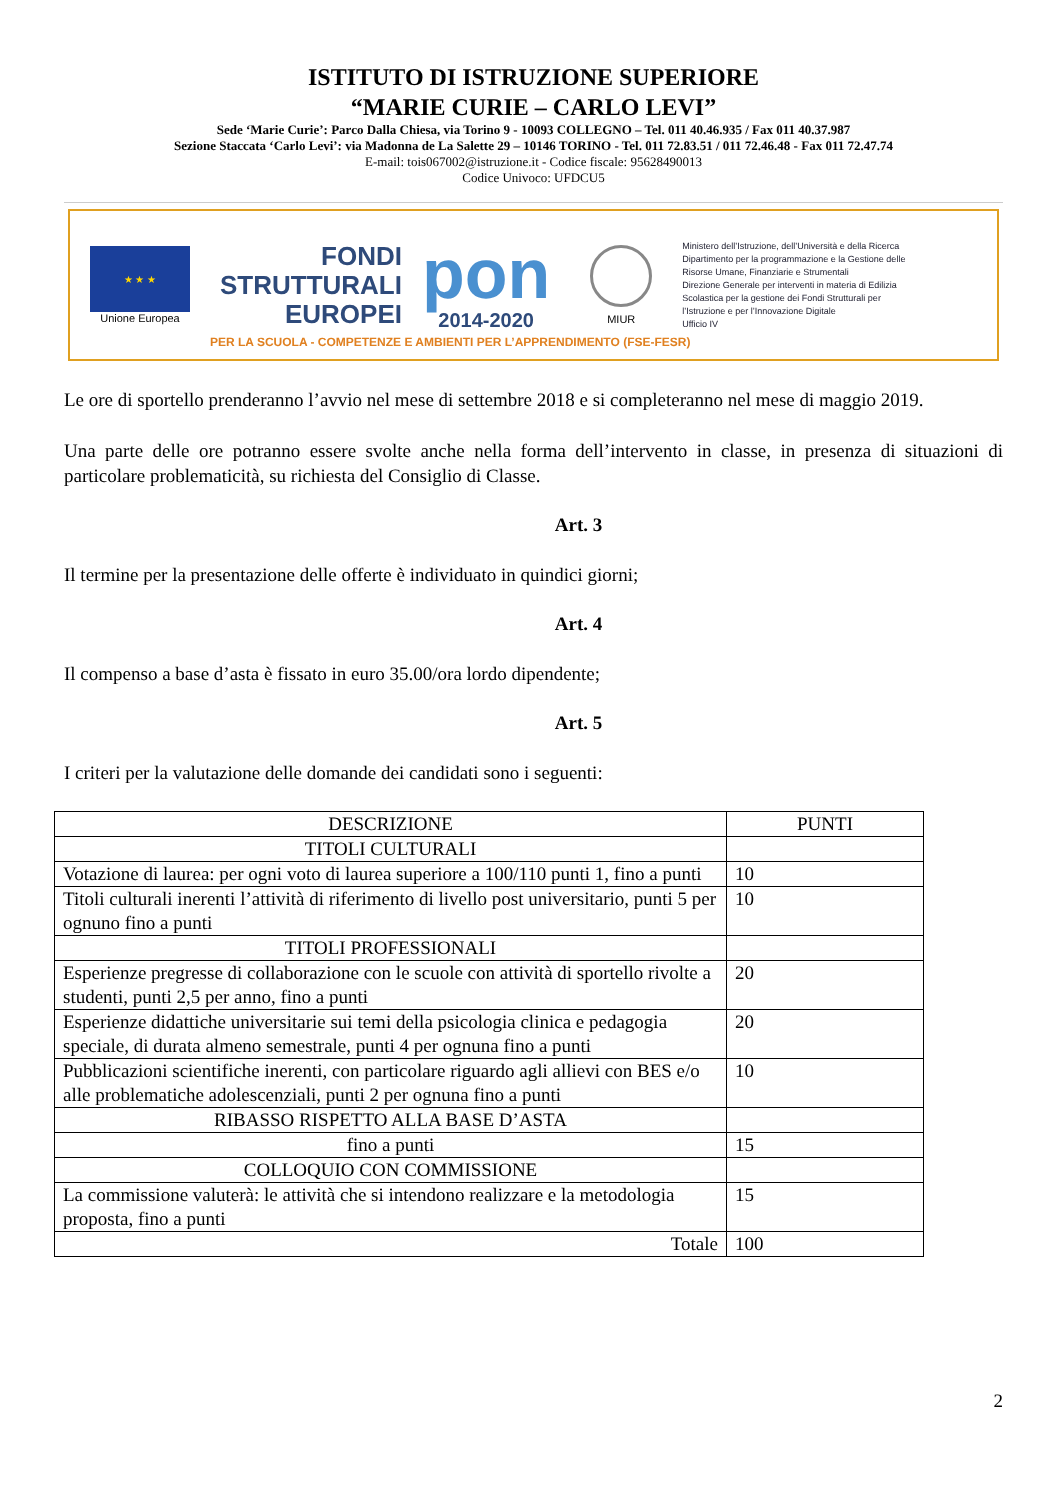ISTITUTO DI ISTRUZIONE SUPERIORE
“MARIE CURIE – CARLO LEVI”
Sede ‘Marie Curie’: Parco Dalla Chiesa, via Torino 9 - 10093 COLLEGNO – Tel. 011 40.46.935 / Fax 011 40.37.987
Sezione Staccata ‘Carlo Levi’: via Madonna de La Salette 29 – 10146 TORINO - Tel. 011 72.83.51 / 011 72.46.48 - Fax 011 72.47.74
E-mail: tois067002@istruzione.it - Codice fiscale: 95628490013
Codice Univoco: UFDCU5
★ ★ ★
Unione Europea
FONDI
STRUTTURALI
EUROPEI
pon
2014-2020
MIUR
Ministero dell’Istruzione, dell’Università e della Ricerca
Dipartimento per la programmazione e la Gestione delle
Risorse Umane, Finanziarie e Strumentali
Direzione Generale per interventi in materia di Edilizia
Scolastica per la gestione dei Fondi Strutturali per
l’Istruzione e per l’Innovazione Digitale
Ufficio IV
PER LA SCUOLA - COMPETENZE E AMBIENTI PER L’APPRENDIMENTO (FSE-FESR)
Le ore di sportello prenderanno l’avvio nel mese di settembre 2018 e si completeranno nel mese di maggio 2019.
Una parte delle ore potranno essere svolte anche nella forma dell’intervento in classe, in presenza di situazioni di particolare problematicità, su richiesta del Consiglio di Classe.
Art. 3
Il termine per la presentazione delle offerte è individuato in quindici giorni;
Art. 4
Il compenso a base d’asta è fissato in euro 35.00/ora lordo dipendente;
Art. 5
I criteri per la valutazione delle domande dei candidati sono i seguenti:
| DESCRIZIONE | PUNTI |
| --- | --- |
| TITOLI CULTURALI | |
| Votazione di laurea: per ogni voto di laurea superiore a 100/110 punti 1, fino a punti | 10 |
| Titoli culturali inerenti l’attività di riferimento di livello post universitario, punti 5 per ognuno fino a punti | 10 |
| TITOLI PROFESSIONALI | |
| Esperienze pregresse di collaborazione con le scuole con attività di sportello rivolte a studenti, punti 2,5 per anno, fino a punti | 20 |
| Esperienze didattiche universitarie sui temi della psicologia clinica e pedagogia speciale, di durata almeno semestrale, punti 4 per ognuna fino a punti | 20 |
| Pubblicazioni scientifiche inerenti, con particolare riguardo agli allievi con BES e/o alle problematiche adolescenziali, punti 2 per ognuna fino a punti | 10 |
| RIBASSO RISPETTO ALLA BASE D’ASTA | |
| fino a punti | 15 |
| COLLOQUIO CON COMMISSIONE | |
| La commissione valuterà: le attività che si intendono realizzare e la metodologia proposta, fino a punti | 15 |
| Totale | 100 |
2